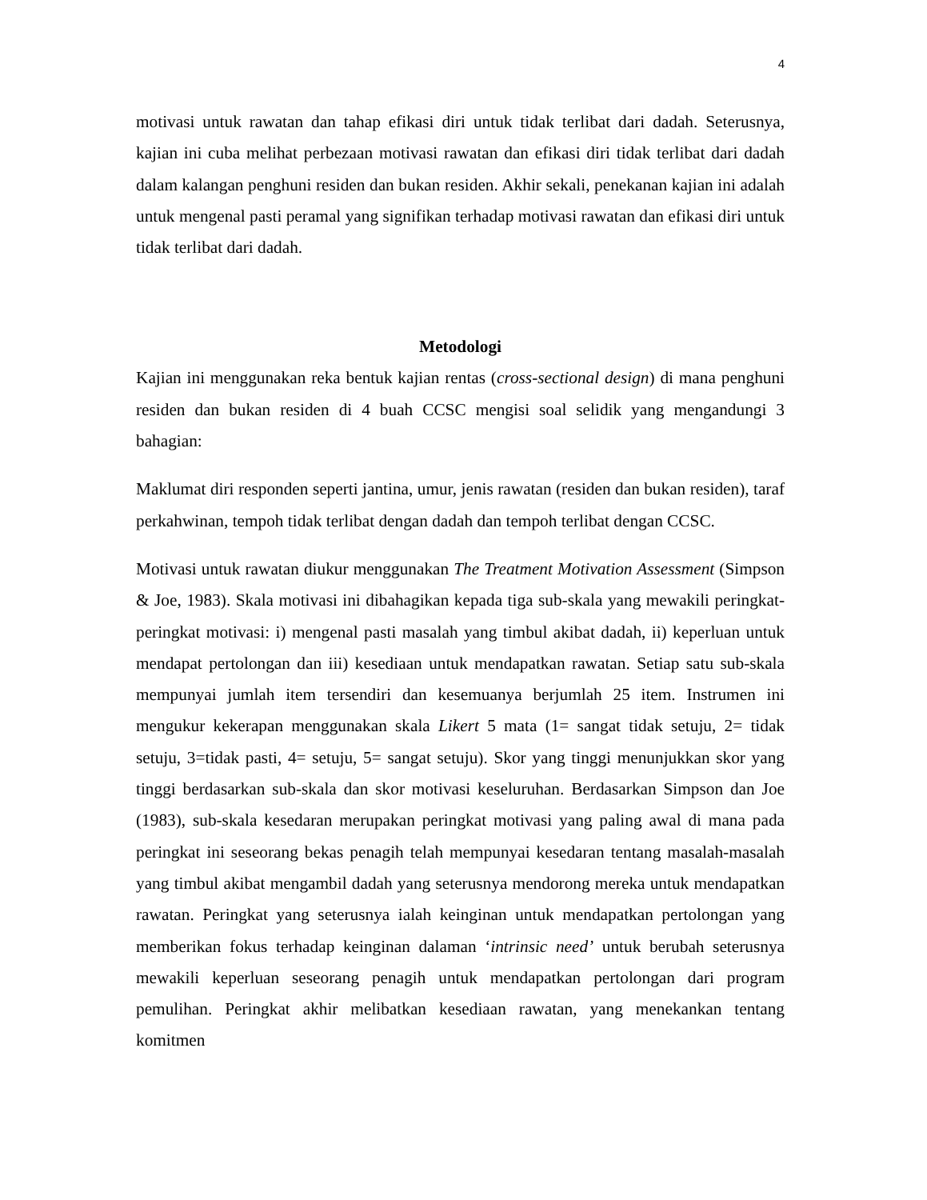4
motivasi untuk rawatan dan tahap efikasi diri untuk tidak terlibat dari dadah. Seterusnya, kajian ini cuba melihat perbezaan motivasi rawatan dan efikasi diri tidak terlibat dari dadah dalam kalangan penghuni residen dan bukan residen. Akhir sekali, penekanan kajian ini adalah untuk mengenal pasti peramal yang signifikan terhadap motivasi rawatan dan efikasi diri untuk tidak terlibat dari dadah.
Metodologi
Kajian ini menggunakan reka bentuk kajian rentas (cross-sectional design) di mana penghuni residen dan bukan residen di 4 buah CCSC mengisi soal selidik yang mengandungi 3 bahagian:
Maklumat diri responden seperti jantina, umur, jenis rawatan (residen dan bukan residen), taraf perkahwinan, tempoh tidak terlibat dengan dadah dan tempoh terlibat dengan CCSC.
Motivasi untuk rawatan diukur menggunakan The Treatment Motivation Assessment (Simpson & Joe, 1983). Skala motivasi ini dibahagikan kepada tiga sub-skala yang mewakili peringkat- peringkat motivasi: i) mengenal pasti masalah yang timbul akibat dadah, ii) keperluan untuk mendapat pertolongan dan iii) kesediaan untuk mendapatkan rawatan. Setiap satu sub-skala mempunyai jumlah item tersendiri dan kesemuanya berjumlah 25 item. Instrumen ini mengukur kekerapan menggunakan skala Likert 5 mata (1= sangat tidak setuju, 2= tidak setuju, 3=tidak pasti, 4= setuju, 5= sangat setuju). Skor yang tinggi menunjukkan skor yang tinggi berdasarkan sub-skala dan skor motivasi keseluruhan. Berdasarkan Simpson dan Joe (1983), sub-skala kesedaran merupakan peringkat motivasi yang paling awal di mana pada peringkat ini seseorang bekas penagih telah mempunyai kesedaran tentang masalah-masalah yang timbul akibat mengambil dadah yang seterusnya mendorong mereka untuk mendapatkan rawatan. Peringkat yang seterusnya ialah keinginan untuk mendapatkan pertolongan yang memberikan fokus terhadap keinginan dalaman ‘intrinsic need’ untuk berubah seterusnya mewakili keperluan seseorang penagih untuk mendapatkan pertolongan dari program pemulihan. Peringkat akhir melibatkan kesediaan rawatan, yang menekankan tentang komitmen